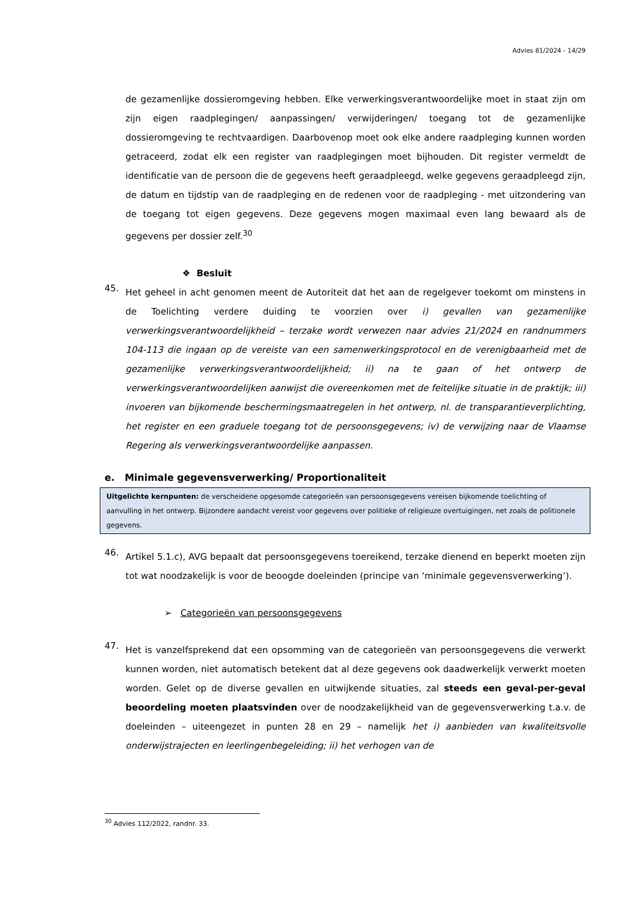Advies 81/2024 - 14/29
de gezamenlijke dossieromgeving hebben. Elke verwerkingsverantwoordelijke moet in staat zijn om zijn eigen raadplegingen/ aanpassingen/ verwijderingen/ toegang tot de gezamenlijke dossieromgeving te rechtvaardigen. Daarbovenop moet ook elke andere raadpleging kunnen worden getraceerd, zodat elk een register van raadplegingen moet bijhouden. Dit register vermeldt de identificatie van de persoon die de gegevens heeft geraadpleegd, welke gegevens geraadpleegd zijn, de datum en tijdstip van de raadpleging en de redenen voor de raadpleging - met uitzondering van de toegang tot eigen gegevens. Deze gegevens mogen maximaal even lang bewaard als de gegevens per dossier zelf.<sup>30</sup>
❖ Besluit
45.
Het geheel in acht genomen meent de Autoriteit dat het aan de regelgever toekomt om minstens in de Toelichting verdere duiding te voorzien over i) gevallen van gezamenlijke verwerkingsverantwoordelijkheid – terzake wordt verwezen naar advies 21/2024 en randnummers 104-113 die ingaan op de vereiste van een samenwerkingsprotocol en de verenigbaarheid met de gezamenlijke verwerkingsverantwoordelijkheid; ii) na te gaan of het ontwerp de verwerkingsverantwoordelijken aanwijst die overeenkomen met de feitelijke situatie in de praktijk; iii) invoeren van bijkomende beschermingsmaatregelen in het ontwerp, nl. de transparantieverplichting, het register en een graduele toegang tot de persoonsgegevens; iv) de verwijzing naar de Vlaamse Regering als verwerkingsverantwoordelijke aanpassen.
e. Minimale gegevensverwerking/ Proportionaliteit
Uitgelichte kernpunten: de verscheidene opgesomde categorieën van persoonsgegevens vereisen bijkomende toelichting of aanvulling in het ontwerp. Bijzondere aandacht vereist voor gegevens over politieke of religieuze overtuigingen, net zoals de politionele gegevens.
46.
Artikel 5.1.c), AVG bepaalt dat persoonsgegevens toereikend, terzake dienend en beperkt moeten zijn tot wat noodzakelijk is voor de beoogde doeleinden (principe van ‘minimale gegevensverwerking’).
➢ Categorieën van persoonsgegevens
47.
Het is vanzelfsprekend dat een opsomming van de categorieën van persoonsgegevens die verwerkt kunnen worden, niet automatisch betekent dat al deze gegevens ook daadwerkelijk verwerkt moeten worden. Gelet op de diverse gevallen en uitwijkende situaties, zal steeds een geval-per-geval beoordeling moeten plaatsvinden over de noodzakelijkheid van de gegevensverwerking t.a.v. de doeleinden – uiteengezet in punten 28 en 29 – namelijk het i) aanbieden van kwaliteitsvolle onderwijstrajecten en leerlingenbegeleiding; ii) het verhogen van de
<sup>30</sup> Advies 112/2022, randnr. 33.